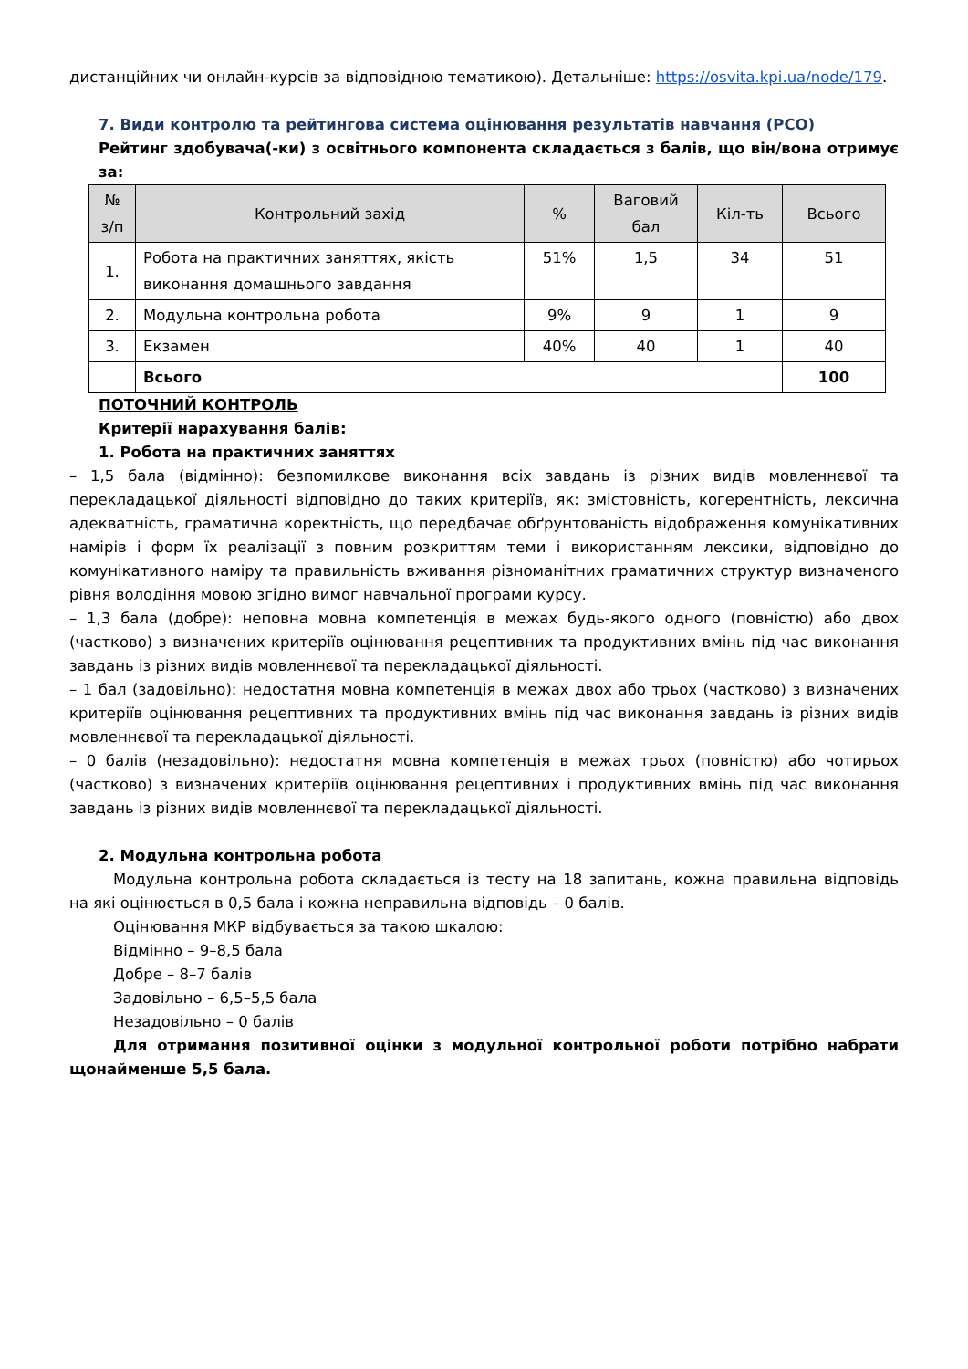дистанційних чи онлайн-курсів за відповідною тематикою). Детальніше: https://osvita.kpi.ua/node/179.
7. Види контролю та рейтингова система оцінювання результатів навчання (РСО)
Рейтинг здобувача(-ки) з освітнього компонента складається з балів, що він/вона отримує за:
| № з/п | Контрольний захід | % | Ваговий бал | Кіл-ть | Всього |
| --- | --- | --- | --- | --- | --- |
| 1. | Робота на практичних заняттях, якість виконання домашнього завдання | 51% | 1,5 | 34 | 51 |
| 2. | Модульна контрольна робота | 9% | 9 | 1 | 9 |
| 3. | Екзамен | 40% | 40 | 1 | 40 |
| | Всього | | | | 100 |
ПОТОЧНИЙ КОНТРОЛЬ
Критерії нарахування балів:
1. Робота на практичних заняттях
– 1,5 бала (відмінно): безпомилкове виконання всіх завдань із різних видів мовленнєвої та перекладацької діяльності відповідно до таких критеріїв, як: змістовність, когерентність, лексична адекватність, граматична коректність, що передбачає обґрунтованість відображення комунікативних намірів і форм їх реалізації з повним розкриттям теми і використанням лексики, відповідно до комунікативного наміру та правильність вживання різноманітних граматичних структур визначеного рівня володіння мовою згідно вимог навчальної програми курсу.
– 1,3 бала (добре): неповна мовна компетенція в межах будь-якого одного (повністю) або двох (частково) з визначених критеріїв оцінювання рецептивних та продуктивних вмінь під час виконання завдань із різних видів мовленнєвої та перекладацької діяльності.
– 1 бал (задовільно): недостатня мовна компетенція в межах двох або трьох (частково) з визначених критеріїв оцінювання рецептивних та продуктивних вмінь під час виконання завдань із різних видів мовленнєвої та перекладацької діяльності.
– 0 балів (незадовільно): недостатня мовна компетенція в межах трьох (повністю) або чотирьох (частково) з визначених критеріїв оцінювання рецептивних і продуктивних вмінь під час виконання завдань із різних видів мовленнєвої та перекладацької діяльності.
2. Модульна контрольна робота
Модульна контрольна робота складається із тесту на 18 запитань, кожна правильна відповідь на які оцінюється в 0,5 бала і кожна неправильна відповідь – 0 балів.
Оцінювання МКР відбувається за такою шкалою:
Відмінно – 9–8,5 бала
Добре – 8–7 балів
Задовільно – 6,5–5,5 бала
Незадовільно – 0 балів
Для отримання позитивної оцінки з модульної контрольної роботи потрібно набрати щонайменше 5,5 бала.